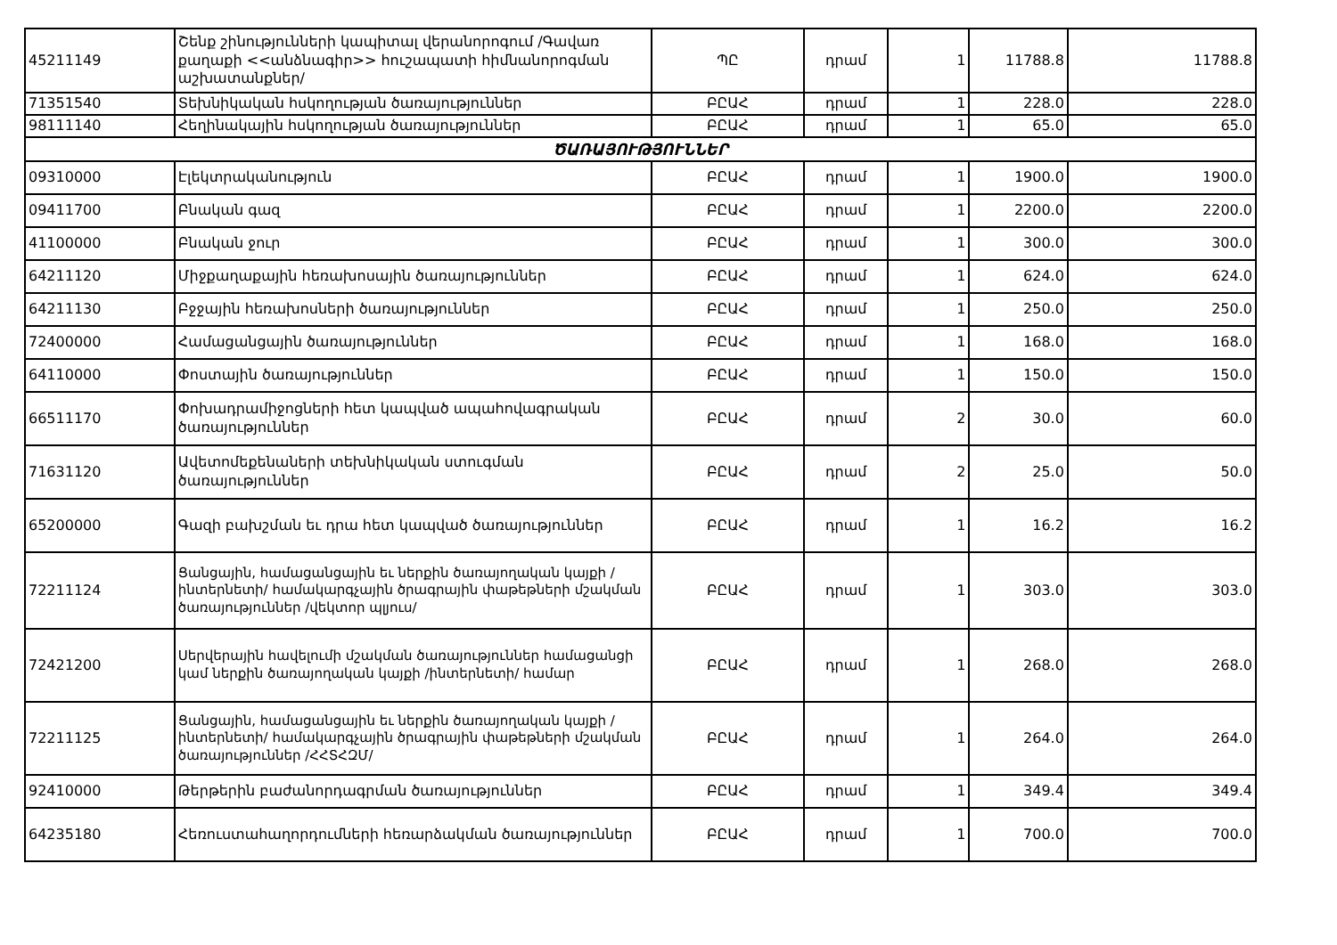| 45211149 | Շենք շինությունների կապիտալ վերանորոգում /Գավառ քաղաքի <<անձնագիր>> հուշապատի հիմնանորոգման աշխատանքներ/ | ՊԸ | դրամ | 1 | 11788.8 | 11788.8 |
| 71351540 | Տեխնիկական հսկողության ծառայություններ | ԲԸԱՀ | դրամ | 1 | 228.0 | 228.0 |
| 98111140 | Հեղինակային հսկողության ծառայություններ | ԲԸԱՀ | դրամ | 1 | 65.0 | 65.0 |
| ԾԱՌԱՅՈՒԹՅՈՒՆՆԵՐ | | | | | | |
| 09310000 | Էլեկտրականություն | ԲԸԱՀ | դրամ | 1 | 1900.0 | 1900.0 |
| 09411700 | Բնական գազ | ԲԸԱՀ | դրամ | 1 | 2200.0 | 2200.0 |
| 41100000 | Բնական ջուր | ԲԸԱՀ | դրամ | 1 | 300.0 | 300.0 |
| 64211120 | Միջքաղաքային հեռախոսային ծառայություններ | ԲԸԱՀ | դրամ | 1 | 624.0 | 624.0 |
| 64211130 | Բջջային հեռախոսների ծառայություններ | ԲԸԱՀ | դրամ | 1 | 250.0 | 250.0 |
| 72400000 | Համացանցային ծառայություններ | ԲԸԱՀ | դրամ | 1 | 168.0 | 168.0 |
| 64110000 | Փոստային ծառայություններ | ԲԸԱՀ | դրամ | 1 | 150.0 | 150.0 |
| 66511170 | Փոխադրամիջոցների հետ կապված ապահովագրական ծառայություններ | ԲԸԱՀ | դրամ | 2 | 30.0 | 60.0 |
| 71631120 | Ավետոմեքենաների տեխնիկական ստուգման ծառայություններ | ԲԸԱՀ | դրամ | 2 | 25.0 | 50.0 |
| 65200000 | Գազի բախշման եւ դրա հետ կապված ծառայություններ | ԲԸԱՀ | դրամ | 1 | 16.2 | 16.2 |
| 72211124 | Ցանցային, համացանցային եւ ներքին ծառայողական կայքի /ինտերնետի/ համակարգչային ծրագրային փաթեթների մշակման ծառայություններ /վեկտոր պլյուս/ | ԲԸԱՀ | դրամ | 1 | 303.0 | 303.0 |
| 72421200 | Սերվերային հավելումի մշակման ծառայություններ համացանցի կամ ներքին ծառայողական կայքի /ինտերնետի/ համար | ԲԸԱՀ | դրամ | 1 | 268.0 | 268.0 |
| 72211125 | Ցանցային, համացանցային եւ ներքին ծառայողական կայքի /ինտերնետի/ համակարգչային ծրագրային փաթեթների մշակման ծառայություններ /ՀՀՏՀԶՄ/ | ԲԸԱՀ | դրամ | 1 | 264.0 | 264.0 |
| 92410000 | Թերթերին բաժանորդագրման ծառայություններ | ԲԸԱՀ | դրամ | 1 | 349.4 | 349.4 |
| 64235180 | Հեռուստահաղորդումների հեռարձակման ծառայություններ | ԲԸԱՀ | դրամ | 1 | 700.0 | 700.0 |